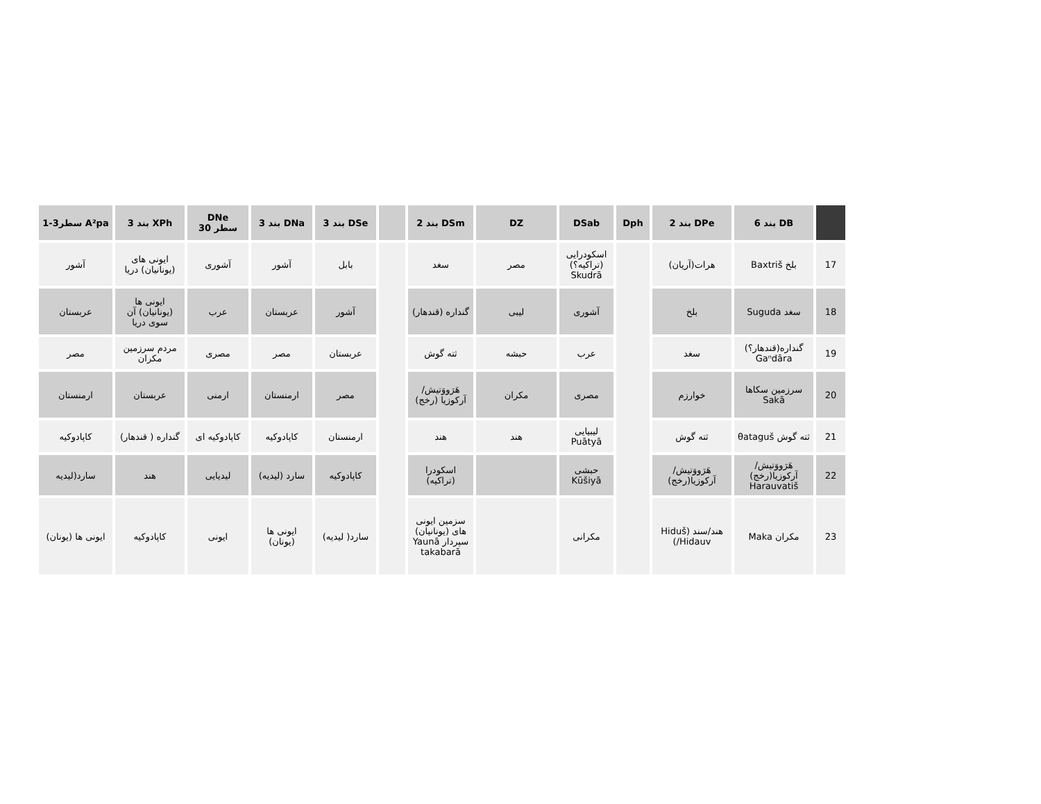| | DB بند 6 | DPe بند 2 | Dph | DSab | DZ | DSm بند 2 | | DSe بند 3 | DNa بند 3 | DNe سطر 30 | XPh بند 3 | A²pa سطر3-1 |
| --- | --- | --- | --- | --- | --- | --- | --- | --- | --- | --- | --- | --- |
| 17 | بلخ Baxtriš | هرات(آریان) | | اسکودرایی (تراکیه؟) Skudrā | مصر | سغد | | بابل | آشور | آشوری | ایونی های (یونانیان) دریا | آشور |
| 18 | سغد Suguda | بلخ | | آشوری | لیبی | گنداره (قندهار) | | آشور | عربستان | عرب | ایونی ها (یونانیان) آن سوی دریا | عربستان |
| 19 | گنداره(قندهار؟) Gaⁿdāra | سغد | | عرب | حبشه | ثته گوش | | عربستان | مصر | مصری | مردم سرزمین مکران | مصر |
| 20 | سرزمین سکاها Sakā | خوارزم | | مصری | مکران | هَرَووَتیش/آرکوزیا (رخج) | | مصر | ارمنستان | ارمنی | عربستان | ارمنستان |
| 21 | ثته گوش θataguš | ثته گوش | | لیبیایی Puātyā | هند | هند | | ارمنستان | کاپادوکیه | کاپادوکیه ای | گنداره ( قندهار) | کاپادوکیه |
| 22 | هَرَووَتیش/آرکوزیا(رخج) Harauvatiš | هَرَووَتیش/آرکوزیا(رخج) | | حبشی Kūšiyā | | اسکودرا (تراکیه) | | کاپادوکیه | سارد (لیدیه) | لیدیایی | هند | سارد(لیدیه |
| 23 | مکران Maka | هند/سند (Hiduš /Hidauv) | | مکرانی | | سزمین ایونی های (یونانیان) سپردار Yaunā takabarā | | سارد( لیدیه) | ایونی ها (یونان) | ایونی | کاپادوکیه | ایونی ها (یونان) |